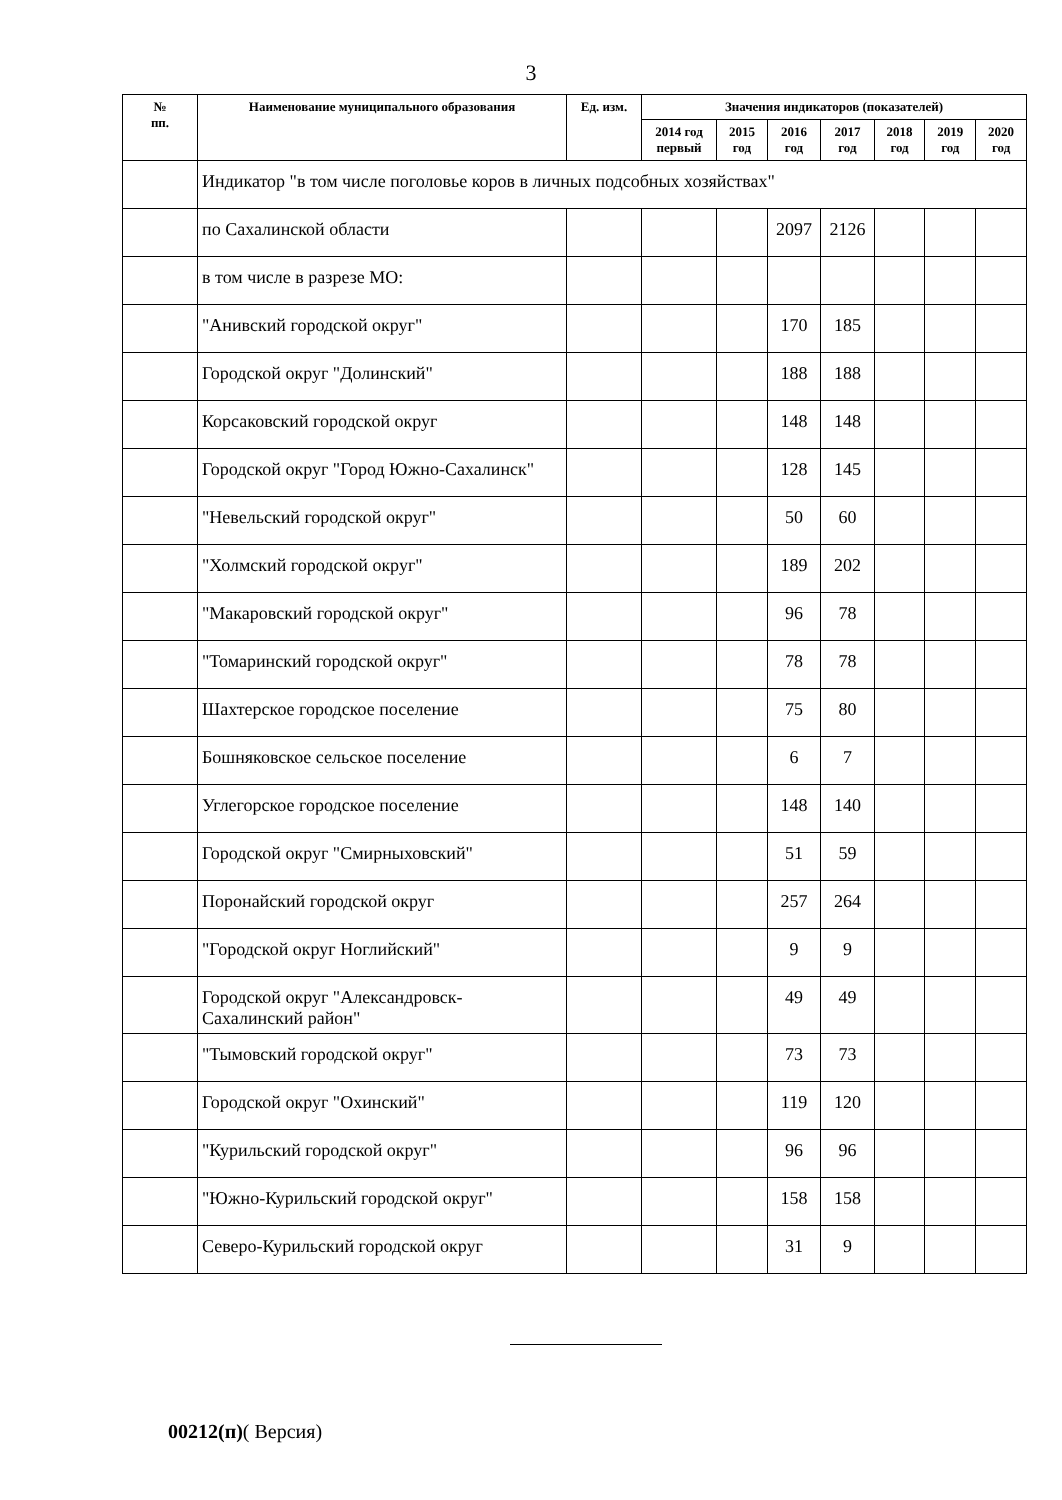3
| № пп. | Наименование муниципального образования | Ед. изм. | Значения индикаторов (показателей) | | | | | | |
| --- | --- | --- | --- | --- | --- | --- | --- | --- | --- |
| | | | 2014 год первый | 2015 год | 2016 год | 2017 год | 2018 год | 2019 год | 2020 год |
| | Индикатор "в том числе поголовье коров в личных подсобных хозяйствах" | | | | | | | | |
| | по Сахалинской области | | | | 2097 | 2126 | | | |
| | в том числе в разрезе МО: | | | | | | | | |
| | "Анивский городской округ" | | | | 170 | 185 | | | |
| | Городской округ "Долинский" | | | | 188 | 188 | | | |
| | Корсаковский городской округ | | | | 148 | 148 | | | |
| | Городской округ "Город Южно-Сахалинск" | | | | 128 | 145 | | | |
| | "Невельский городской округ" | | | | 50 | 60 | | | |
| | "Холмский городской округ" | | | | 189 | 202 | | | |
| | "Макаровский городской округ" | | | | 96 | 78 | | | |
| | "Томаринский городской округ" | | | | 78 | 78 | | | |
| | Шахтерское городское поселение | | | | 75 | 80 | | | |
| | Бошняковское сельское поселение | | | | 6 | 7 | | | |
| | Углегорское городское поселение | | | | 148 | 140 | | | |
| | Городской округ "Смирныховский" | | | | 51 | 59 | | | |
| | Поронайский городской округ | | | | 257 | 264 | | | |
| | "Городской округ Ноглийский" | | | | 9 | 9 | | | |
| | Городской округ "Александровск-Сахалинский район" | | | | 49 | 49 | | | |
| | "Тымовский городской округ" | | | | 73 | 73 | | | |
| | Городской округ "Охинский" | | | | 119 | 120 | | | |
| | "Курильский городской округ" | | | | 96 | 96 | | | |
| | "Южно-Курильский городской округ" | | | | 158 | 158 | | | |
| | Северо-Курильский городской округ | | | | 31 | 9 | | | |
00212(п)( Версия)